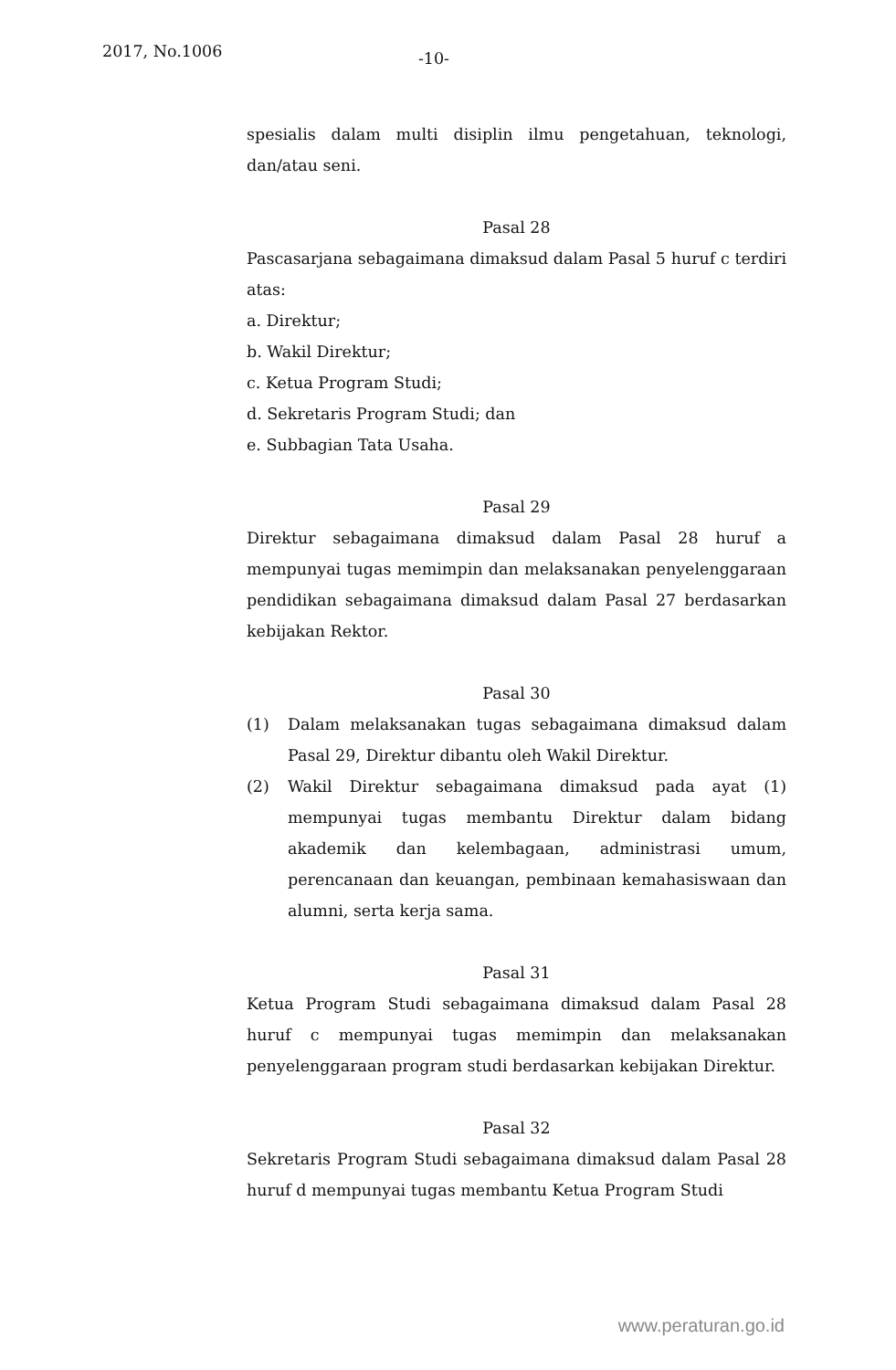2017, No.1006
-10-
spesialis dalam multi disiplin ilmu pengetahuan, teknologi, dan/atau seni.
Pasal 28
Pascasarjana sebagaimana dimaksud dalam Pasal 5 huruf c terdiri atas:
a. Direktur;
b. Wakil Direktur;
c. Ketua Program Studi;
d. Sekretaris Program Studi; dan
e. Subbagian Tata Usaha.
Pasal 29
Direktur sebagaimana dimaksud dalam Pasal 28 huruf a mempunyai tugas memimpin dan melaksanakan penyelenggaraan pendidikan sebagaimana dimaksud dalam Pasal 27 berdasarkan kebijakan Rektor.
Pasal 30
(1) Dalam melaksanakan tugas sebagaimana dimaksud dalam Pasal 29, Direktur dibantu oleh Wakil Direktur.
(2) Wakil Direktur sebagaimana dimaksud pada ayat (1) mempunyai tugas membantu Direktur dalam bidang akademik dan kelembagaan, administrasi umum, perencanaan dan keuangan, pembinaan kemahasiswaan dan alumni, serta kerja sama.
Pasal 31
Ketua Program Studi sebagaimana dimaksud dalam Pasal 28 huruf c mempunyai tugas memimpin dan melaksanakan penyelenggaraan program studi berdasarkan kebijakan Direktur.
Pasal 32
Sekretaris Program Studi sebagaimana dimaksud dalam Pasal 28 huruf d mempunyai tugas membantu Ketua Program Studi
www.peraturan.go.id